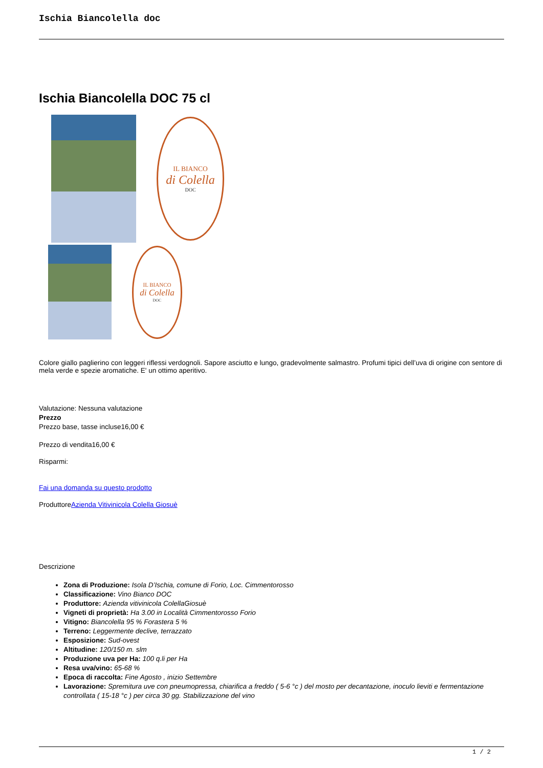Ischia Biancolella doc
Ischia Biancolella DOC 75 cl
IL BIANCO
di Colella
DOC
IL BIANCO
di Colella
DOC
Colore giallo paglierino con leggeri riflessi verdognoli. Sapore asciutto e lungo, gradevolmente salmastro. Profumi tipici dell’uva di origine con sentore di mela verde e spezie aromatiche. E' un ottimo aperitivo.
Valutazione: Nessuna valutazione
Prezzo
Prezzo base, tasse incluse16,00 €
Prezzo di vendita16,00 €
Risparmi:
Fai una domanda su questo prodotto
ProduttoreAzienda Vitivinicola Colella Giosuè
Descrizione
Zona di Produzione: Isola D’Ischia, comune di Forio, Loc. Cimmentorosso
Classificazione: Vino Bianco DOC
Produttore: Azienda vitivinicola ColellaGiosuè
Vigneti di proprietà: Ha 3.00 in Località Cimmentorosso Forio
Vitigno: Biancolella 95 % Forastera 5 %
Terreno: Leggermente declive, terrazzato
Esposizione: Sud-ovest
Altitudine: 120/150 m. slm
Produzione uva per Ha: 100 q.li per Ha
Resa uva/vino: 65-68 %
Epoca di raccolta: Fine Agosto , inizio Settembre
Lavorazione: Spremitura uve con pneumopressa, chiarifica a freddo ( 5-6 °c ) del mosto per decantazione, inoculo lieviti e fermentazione controllata ( 15-18 °c ) per circa 30 gg. Stabilizzazione del vino
1 / 2